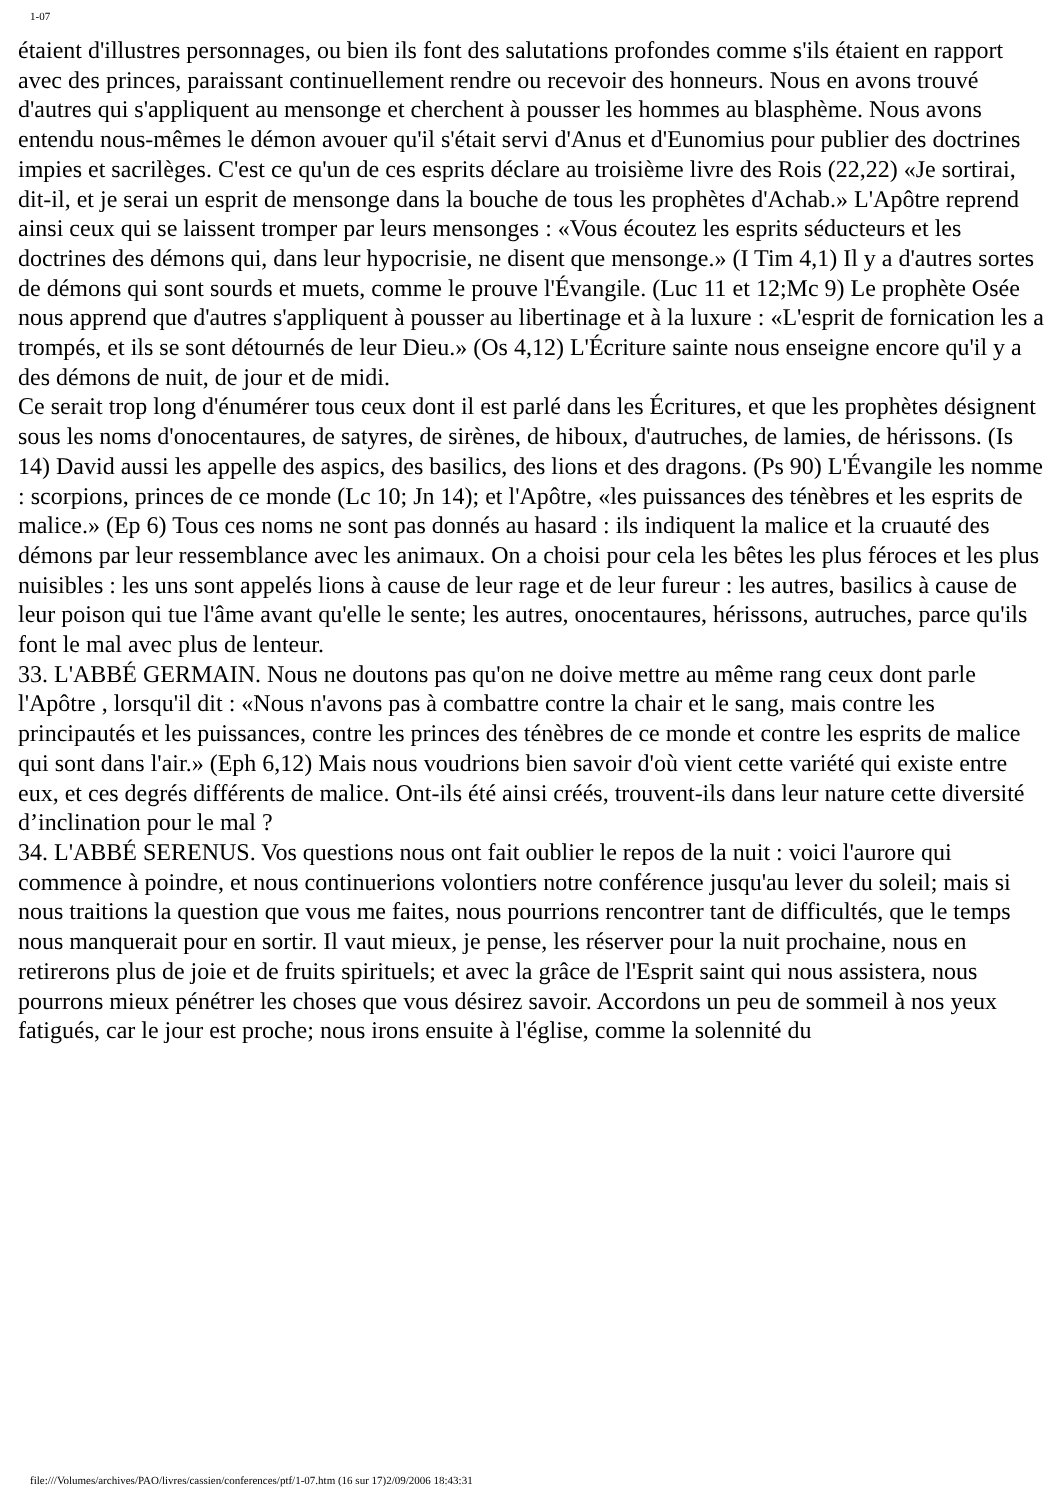1-07
étaient d'illustres personnages, ou bien ils font des salutations profondes comme s'ils étaient en rapport avec des princes, paraissant continuellement rendre ou recevoir des honneurs. Nous en avons trouvé d'autres qui s'appliquent au mensonge et cherchent à pousser les hommes au blasphème. Nous avons entendu nous-mêmes le démon avouer qu'il s'était servi d'Anus et d'Eunomius pour publier des doctrines impies et sacrilèges. C'est ce qu'un de ces esprits déclare au troisième livre des Rois (22,22) «Je sortirai, dit-il, et je serai un esprit de mensonge dans la bouche de tous les prophètes d'Achab.» L'Apôtre reprend ainsi ceux qui se laissent tromper par leurs mensonges : «Vous écoutez les esprits séducteurs et les doctrines des démons qui, dans leur hypocrisie, ne disent que mensonge.» (I Tim 4,1) Il y a d'autres sortes de démons qui sont sourds et muets, comme le prouve l'Évangile. (Luc 11 et 12;Mc 9) Le prophète Osée nous apprend que d'autres s'appliquent à pousser au libertinage et à la luxure : «L'esprit de fornication les a trompés, et ils se sont détournés de leur Dieu.» (Os 4,12) L'Écriture sainte nous enseigne encore qu'il y a des démons de nuit, de jour et de midi.
Ce serait trop long d'énumérer tous ceux dont il est parlé dans les Écritures, et que les prophètes désignent sous les noms d'onocentaures, de satyres, de sirènes, de hiboux, d'autruches, de lamies, de hérissons. (Is 14) David aussi les appelle des aspics, des basilics, des lions et des dragons. (Ps 90) L'Évangile les nomme : scorpions, princes de ce monde (Lc 10; Jn 14); et l'Apôtre, «les puissances des ténèbres et les esprits de malice.» (Ep 6) Tous ces noms ne sont pas donnés au hasard : ils indiquent la malice et la cruauté des démons par leur ressemblance avec les animaux. On a choisi pour cela les bêtes les plus féroces et les plus nuisibles : les uns sont appelés lions à cause de leur rage et de leur fureur : les autres, basilics à cause de leur poison qui tue l'âme avant qu'elle le sente; les autres, onocentaures, hérissons, autruches, parce qu'ils font le mal avec plus de lenteur.
33. L'ABBÉ GERMAIN. Nous ne doutons pas qu'on ne doive mettre au même rang ceux dont parle l'Apôtre , lorsqu'il dit : «Nous n'avons pas à combattre contre la chair et le sang, mais contre les principautés et les puissances, contre les princes des ténèbres de ce monde et contre les esprits de malice qui sont dans l'air.» (Eph 6,12) Mais nous voudrions bien savoir d'où vient cette variété qui existe entre eux, et ces degrés différents de malice. Ont-ils été ainsi créés, trouvent-ils dans leur nature cette diversité d’inclination pour le mal ?
34. L'ABBÉ SERENUS. Vos questions nous ont fait oublier le repos de la nuit : voici l'aurore qui commence à poindre, et nous continuerions volontiers notre conférence jusqu'au lever du soleil; mais si nous traitions la question que vous me faites, nous pourrions rencontrer tant de difficultés, que le temps nous manquerait pour en sortir. Il vaut mieux, je pense, les réserver pour la nuit prochaine, nous en retirerons plus de joie et de fruits spirituels; et avec la grâce de l'Esprit saint qui nous assistera, nous pourrons mieux pénétrer les choses que vous désirez savoir. Accordons un peu de sommeil à nos yeux fatigués, car le jour est proche; nous irons ensuite à l'église, comme la solennité du
file:///Volumes/archives/PAO/livres/cassien/conferences/ptf/1-07.htm (16 sur 17)2/09/2006 18:43:31